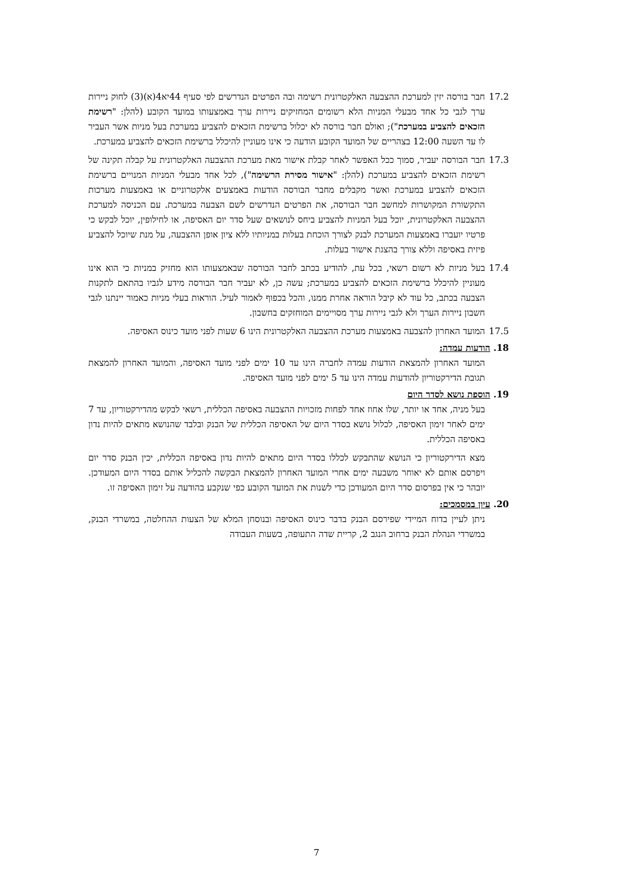17.2 חבר בורסה יזין למערכת ההצבעה האלקטרונית רשימה ובה הפרטים הנדרשים לפי סעיף 44יא4(א)(3) לחוק ניירות ערך לגבי כל אחד מבעלי המניות הלא רשומים המחזיקים ניירות ערך באמצעותו במועד הקובע (להלן: "רשימת הזכאים להצביע במערכת"); ואולם חבר בורסה לא יכלול ברשימת הזכאים להצביע במערכת בעל מניות אשר העביר לו עד השעה 12:00 בצהריים של המועד הקובע הודעה כי אינו מעוניין להיכלל ברשימת הזכאים להצביע במערכת.
17.3 חבר הבורסה יעביר, סמוך ככל האפשר לאחר קבלת אישור מאת מערכת ההצבעה האלקטרונית על קבלה תקינה של רשימת הזכאים להצביע במערכת (להלן: "אישור מסירת הרשימה"), לכל אחד מבעלי המניות המנויים ברשימת הזכאים להצביע במערכת ואשר מקבלים מחבר הבורסה הודעות באמצעים אלקטרוניים או באמצעות מערכות התקשורת המקושרות למחשב חבר הבורסה, את הפרטים הנדרשים לשם הצבעה במערכת. עם הכניסה למערכת ההצבעה האלקטרונית, יוכל בעל המניות להצביע ביחס לנושאים שעל סדר יום האסיפה, או לחילופין, יוכל לבקש כי פרטיו יועברו באמצעות המערכת לבנק לצורך הוכחת בעלות במניותיו ללא ציון אופן ההצבעה, על מנת שיוכל להצביע פיזית באסיפה וללא צורך בהצגת אישור בעלות.
17.4 בעל מניות לא רשום רשאי, בכל עת, להודיע בכתב לחבר הבורסה שבאמצעותו הוא מחזיק במניות כי הוא אינו מעוניין להיכלל ברשימת הזכאים להצביע במערכת; עשה כן, לא יעביר חבר הבורסה מידע לגביו בהתאם לתקנות הצבעה בכתב, כל עוד לא קיבל הוראה אחרת ממנו, והכל בכפוף לאמור לעיל. הוראות בעלי מניות כאמור יינתנו לגבי חשבון ניירות הערך ולא לגבי ניירות ערך מסויימים המוחזקים בחשבון.
17.5 המועד האחרון להצבעה באמצעות מערכת ההצבעה האלקטרונית הינו 6 שעות לפני מועד כינוס האסיפה.
18. הודעות עמדה:
המועד האחרון להמצאת הודעות עמדה לחברה הינו עד 10 ימים לפני מועד האסיפה, והמועד האחרון להמצאת תגובת הדירקטוריון להודעות עמדה הינו עד 5 ימים לפני מועד האסיפה.
19. הוספת נושא לסדר היום
בעל מניה, אחד או יותר, שלו אחוז אחד לפחות מזכויות ההצבעה באסיפה הכללית, רשאי לבקש מהדירקטוריון, עד 7 ימים לאחר זימון האסיפה, לכלול נושא בסדר היום של האסיפה הכללית של הבנק ובלבד שהנושא מתאים להיות נדון באסיפה הכללית.
מצא הדירקטוריון כי הנושא שהתבקש לכללו בסדר היום מתאים להיות נדון באסיפה הכללית, יכין הבנק סדר יום ויפרסם אותם לא יאוחר משבעה ימים אחרי המועד האחרון להמצאת הבקשה להכליל אותם בסדר היום המעודכן. יובהר כי אין בפרסום סדר היום המעודכן כדי לשנות את המועד הקובע כפי שנקבע בהודעה על זימון האסיפה זו.
20. עיון במסמכים:
ניתן לעיין בדוח המיידי שפירסם הבנק בדבר כינוס האסיפה ובנוסחן המלא של הצעות ההחלטה, במשרדי הבנק, במשרדי הנהלת הבנק ברחוב הנגב 2, קריית שדה התעופה, בשעות העבודה
7